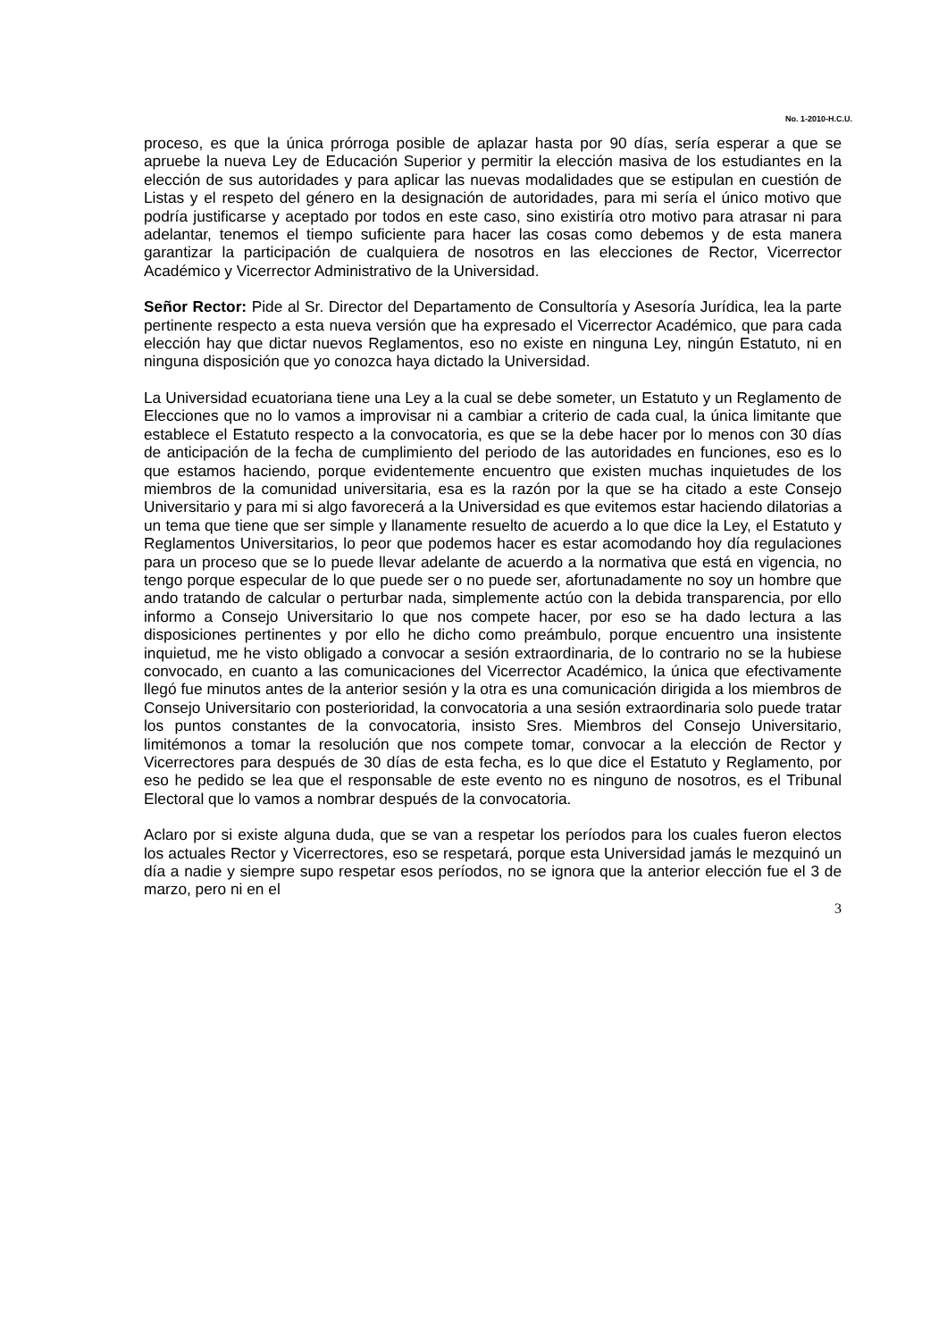No. 1-2010-H.C.U.
proceso, es que la única prórroga posible de aplazar hasta por 90 días, sería esperar a que se apruebe la nueva Ley de Educación Superior y permitir la elección masiva de los estudiantes en la elección de sus autoridades y para aplicar las nuevas modalidades que se estipulan en cuestión de Listas y el respeto del género en la designación de autoridades, para mi sería el único motivo que podría justificarse y aceptado por todos en este caso, sino existiría otro motivo para atrasar ni para adelantar, tenemos el tiempo suficiente para hacer las cosas como debemos y de esta manera garantizar la participación de cualquiera de nosotros en las elecciones de Rector, Vicerrector Académico y Vicerrector Administrativo de la Universidad.
Señor Rector: Pide al Sr. Director del Departamento de Consultoría y Asesoría Jurídica, lea la parte pertinente respecto a esta nueva versión que ha expresado el Vicerrector Académico, que para cada elección hay que dictar nuevos Reglamentos, eso no existe en ninguna Ley, ningún Estatuto, ni en ninguna disposición que yo conozca haya dictado la Universidad.
La Universidad ecuatoriana tiene una Ley a la cual se debe someter, un Estatuto y un Reglamento de Elecciones que no lo vamos a improvisar ni a cambiar a criterio de cada cual, la única limitante que establece el Estatuto respecto a la convocatoria, es que se la debe hacer por lo menos con 30 días de anticipación de la fecha de cumplimiento del periodo de las autoridades en funciones, eso es lo que estamos haciendo, porque evidentemente encuentro que existen muchas inquietudes de los miembros de la comunidad universitaria, esa es la razón por la que se ha citado a este Consejo Universitario y para mi si algo favorecerá a la Universidad es que evitemos estar haciendo dilatorias a un tema que tiene que ser simple y llanamente resuelto de acuerdo a lo que dice la Ley, el Estatuto y Reglamentos Universitarios, lo peor que podemos hacer es estar acomodando hoy día regulaciones para un proceso que se lo puede llevar adelante de acuerdo a la normativa que está en vigencia, no tengo porque especular de lo que puede ser o no puede ser, afortunadamente no soy un hombre que ando tratando de calcular o perturbar nada, simplemente actúo con la debida transparencia, por ello informo a Consejo Universitario lo que nos compete hacer, por eso se ha dado lectura a las disposiciones pertinentes y por ello he dicho como preámbulo, porque encuentro una insistente inquietud, me he visto obligado a convocar a sesión extraordinaria, de lo contrario no se la hubiese convocado, en cuanto a las comunicaciones del Vicerrector Académico, la única que efectivamente llegó fue minutos antes de la anterior sesión y la otra es una comunicación dirigida a los miembros de Consejo Universitario con posterioridad, la convocatoria a una sesión extraordinaria solo puede tratar los puntos constantes de la convocatoria, insisto Sres. Miembros del Consejo Universitario, limitémonos a tomar la resolución que nos compete tomar, convocar a la elección de Rector y Vicerrectores para después de 30 días de esta fecha, es lo que dice el Estatuto y Reglamento, por eso he pedido se lea que el responsable de este evento no es ninguno de nosotros, es el Tribunal Electoral que lo vamos a nombrar después de la convocatoria.
Aclaro por si existe alguna duda, que se van a respetar los períodos para los cuales fueron electos los actuales Rector y Vicerrectores, eso se respetará, porque esta Universidad jamás le mezquinó un día a nadie y siempre supo respetar esos períodos, no se ignora que la anterior elección fue el 3 de marzo, pero ni en el
3